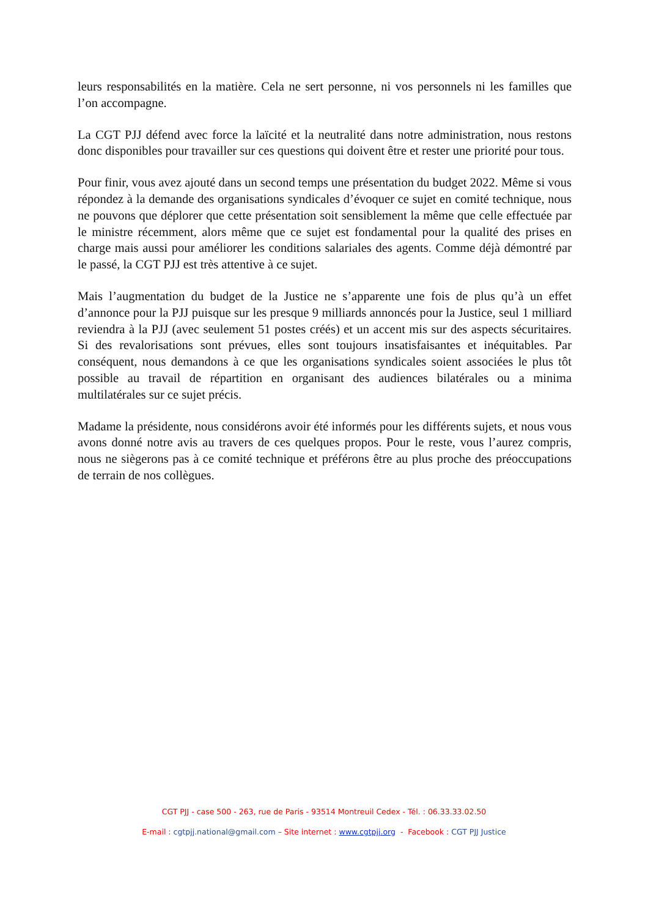leurs responsabilités en la matière. Cela ne sert personne, ni vos personnels ni les familles que l’on accompagne.
La CGT PJJ défend avec force la laïcité et la neutralité dans notre administration, nous restons donc disponibles pour travailler sur ces questions qui doivent être et rester une priorité pour tous.
Pour finir, vous avez ajouté dans un second temps une présentation du budget 2022. Même si vous répondez à la demande des organisations syndicales d’évoquer ce sujet en comité technique, nous ne pouvons que déplorer que cette présentation soit sensiblement la même que celle effectuée par le ministre récemment, alors même que ce sujet est fondamental pour la qualité des prises en charge mais aussi pour améliorer les conditions salariales des agents. Comme déjà démontré par le passé, la CGT PJJ est très attentive à ce sujet.
Mais l’augmentation du budget de la Justice ne s’apparente une fois de plus qu’à un effet d’annonce pour la PJJ puisque sur les presque 9 milliards annoncés pour la Justice, seul 1 milliard reviendra à la PJJ (avec seulement 51 postes créés) et un accent mis sur des aspects sécuritaires. Si des revalorisations sont prévues, elles sont toujours insatisfaisantes et inéquitables. Par conséquent, nous demandons à ce que les organisations syndicales soient associées le plus tôt possible au travail de répartition en organisant des audiences bilatérales ou a minima multilatérales sur ce sujet précis.
Madame la présidente, nous considérons avoir été informés pour les différents sujets, et nous vous avons donné notre avis au travers de ces quelques propos. Pour le reste, vous l’aurez compris, nous ne siègerons pas à ce comité technique et préférons être au plus proche des préoccupations de terrain de nos collègues.
CGT PJJ - case 500 - 263, rue de Paris - 93514 Montreuil Cedex - Tél. : 06.33.33.02.50
E-mail : cgtpjj.national@gmail.com – Site internet : www.cgtpjj.org - Facebook : CGT PJJ Justice